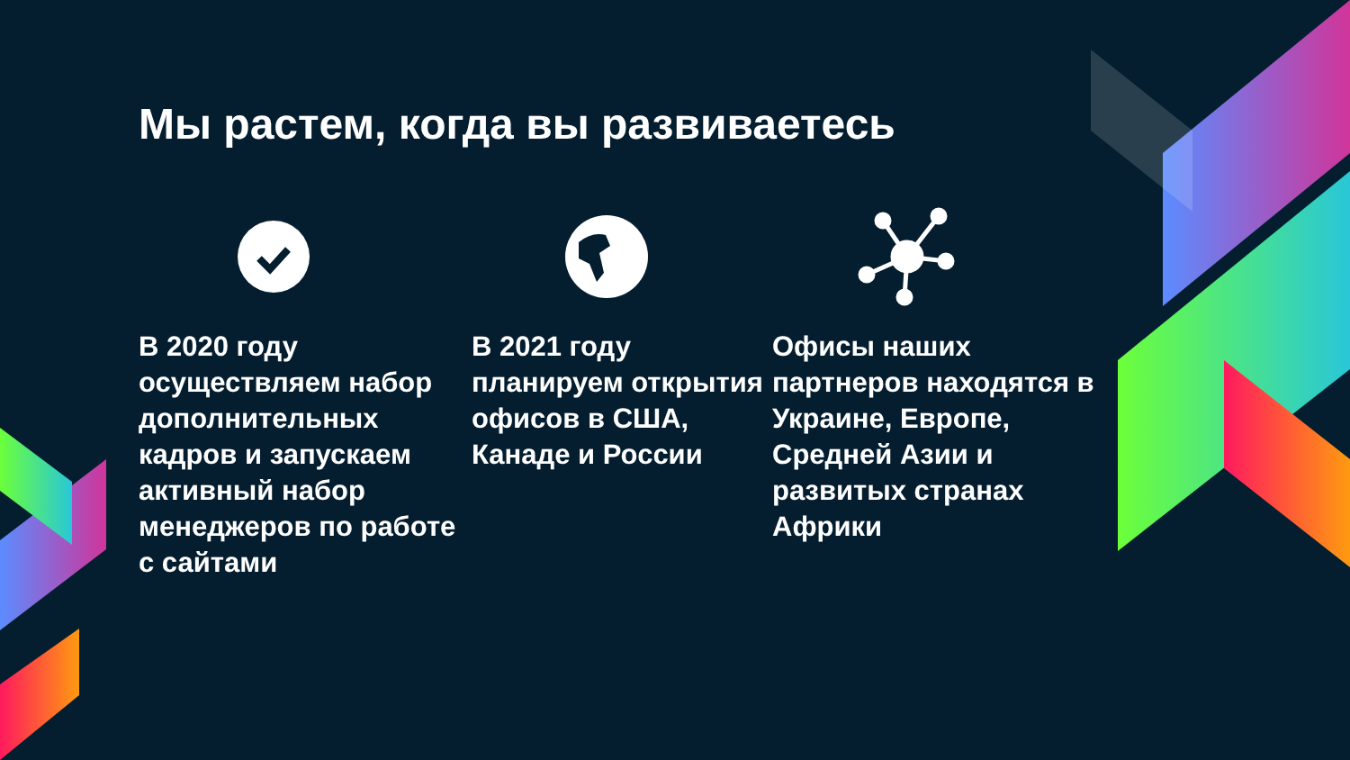Мы растем, когда вы развиваетесь
В 2020 году осуществляем набор дополнительных кадров и запускаем активный набор менеджеров по работе с сайтами
В 2021 году планируем открытия офисов в США, Канаде и России
Офисы наших партнеров находятся в Украине, Европе, Средней Азии и развитых странах Африки